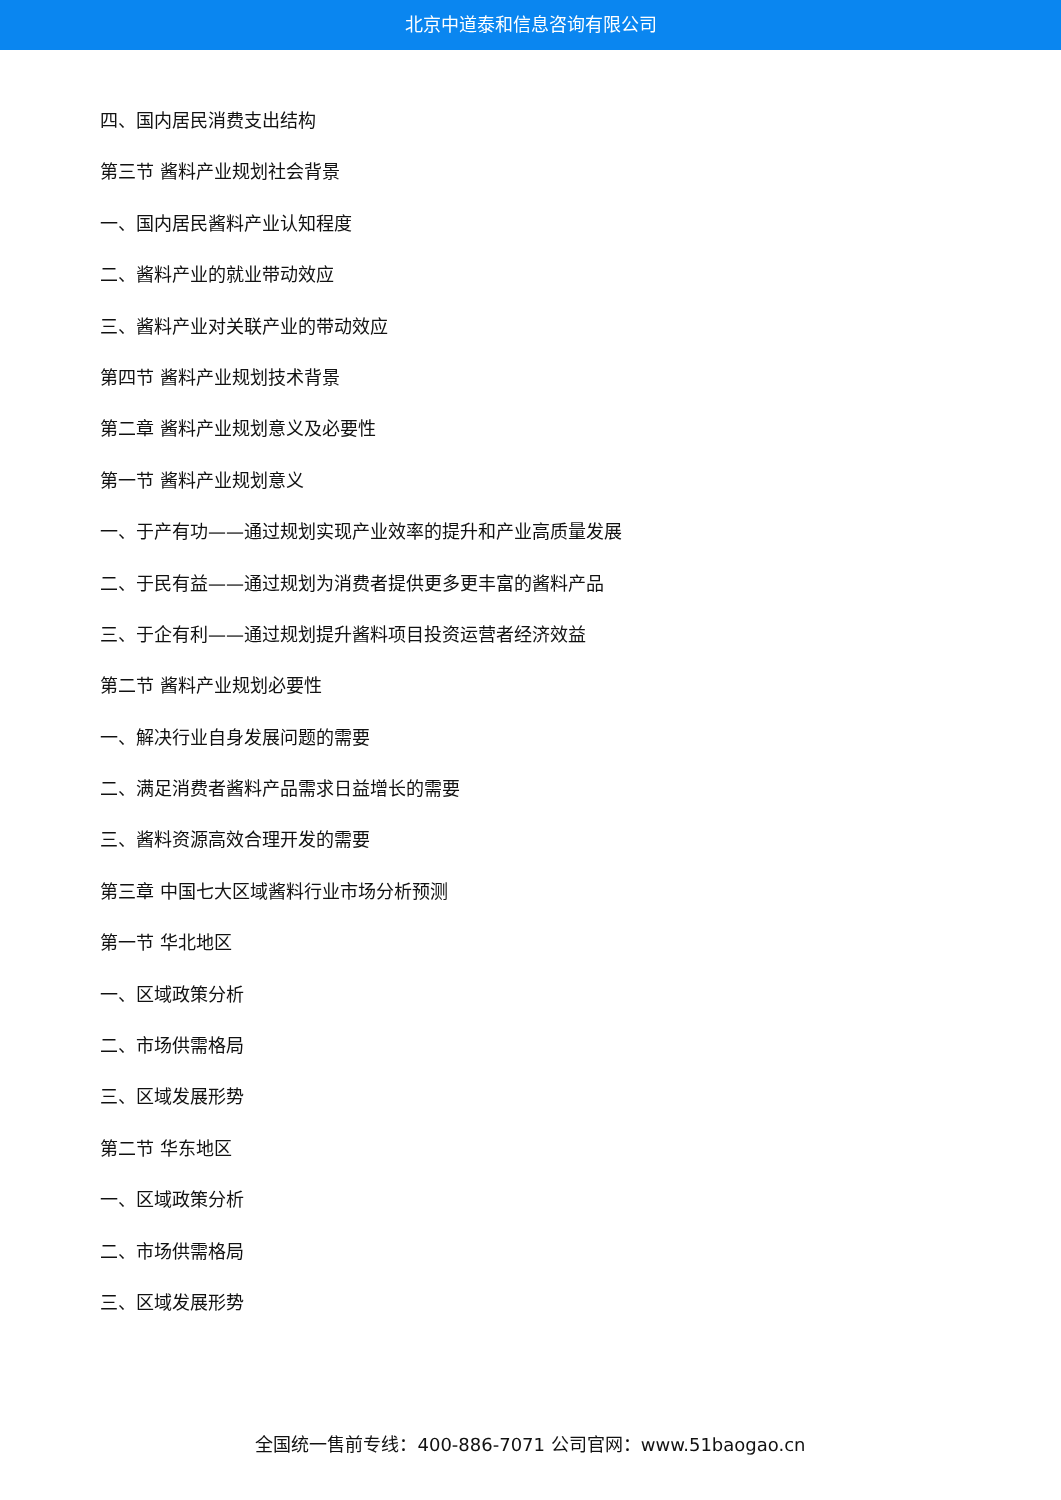北京中道泰和信息咨询有限公司
四、国内居民消费支出结构
第三节 酱料产业规划社会背景
一、国内居民酱料产业认知程度
二、酱料产业的就业带动效应
三、酱料产业对关联产业的带动效应
第四节 酱料产业规划技术背景
第二章 酱料产业规划意义及必要性
第一节 酱料产业规划意义
一、于产有功——通过规划实现产业效率的提升和产业高质量发展
二、于民有益——通过规划为消费者提供更多更丰富的酱料产品
三、于企有利——通过规划提升酱料项目投资运营者经济效益
第二节 酱料产业规划必要性
一、解决行业自身发展问题的需要
二、满足消费者酱料产品需求日益增长的需要
三、酱料资源高效合理开发的需要
第三章 中国七大区域酱料行业市场分析预测
第一节 华北地区
一、区域政策分析
二、市场供需格局
三、区域发展形势
第二节 华东地区
一、区域政策分析
二、市场供需格局
三、区域发展形势
全国统一售前专线：400-886-7071 公司官网：www.51baogao.cn